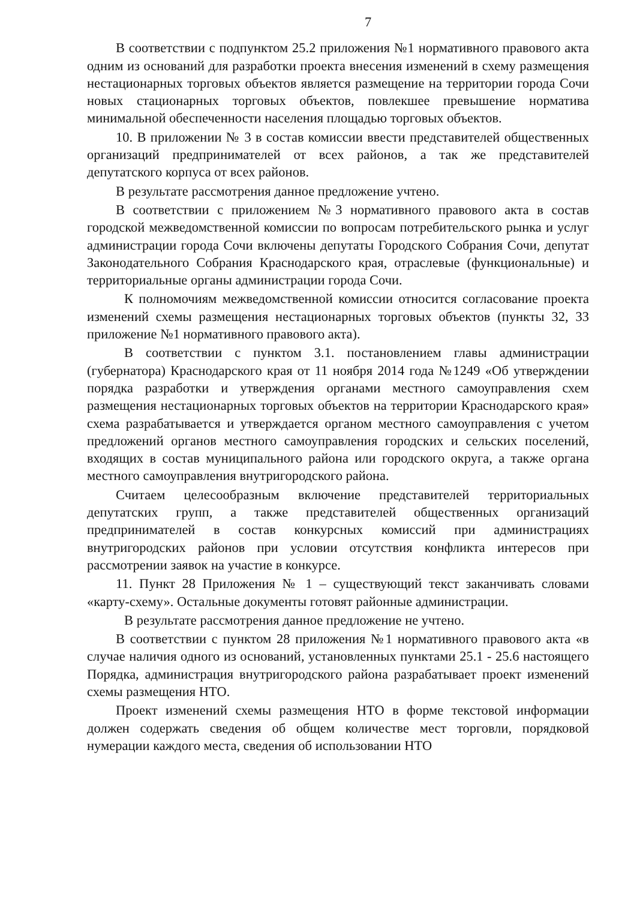7
В соответствии с подпунктом 25.2 приложения №1 нормативного правового акта одним из оснований для разработки проекта внесения изменений в схему размещения нестационарных торговых объектов является размещение на территории города Сочи новых стационарных торговых объектов, повлекшее превышение норматива минимальной обеспеченности населения площадью торговых объектов.
10. В приложении № 3 в состав комиссии ввести представителей общественных организаций предпринимателей от всех районов, а так же представителей депутатского корпуса от всех районов.
В результате рассмотрения данное предложение учтено.
В соответствии с приложением №3 нормативного правового акта в состав городской межведомственной комиссии по вопросам потребительского рынка и услуг администрации города Сочи включены депутаты Городского Собрания Сочи, депутат Законодательного Собрания Краснодарского края, отраслевые (функциональные) и территориальные органы администрации города Сочи.
К полномочиям межведомственной комиссии относится согласование проекта изменений схемы размещения нестационарных торговых объектов (пункты 32, 33 приложение №1 нормативного правового акта).
В соответствии с пунктом 3.1. постановлением главы администрации (губернатора) Краснодарского края от 11 ноября 2014 года №1249 «Об утверждении порядка разработки и утверждения органами местного самоуправления схем размещения нестационарных торговых объектов на территории Краснодарского края» схема разрабатывается и утверждается органом местного самоуправления с учетом предложений органов местного самоуправления городских и сельских поселений, входящих в состав муниципального района или городского округа, а также органа местного самоуправления внутригородского района.
Считаем целесообразным включение представителей территориальных депутатских групп, а также представителей общественных организаций предпринимателей в состав конкурсных комиссий при администрациях внутригородских районов при условии отсутствия конфликта интересов при рассмотрении заявок на участие в конкурсе.
11. Пункт 28 Приложения № 1 – существующий текст заканчивать словами «карту-схему». Остальные документы готовят районные администрации.
В результате рассмотрения данное предложение не учтено.
В соответствии с пунктом 28 приложения №1 нормативного правового акта «в случае наличия одного из оснований, установленных пунктами 25.1 - 25.6 настоящего Порядка, администрация внутригородского района разрабатывает проект изменений схемы размещения НТО.
Проект изменений схемы размещения НТО в форме текстовой информации должен содержать сведения об общем количестве мест торговли, порядковой нумерации каждого места, сведения об использовании НТО